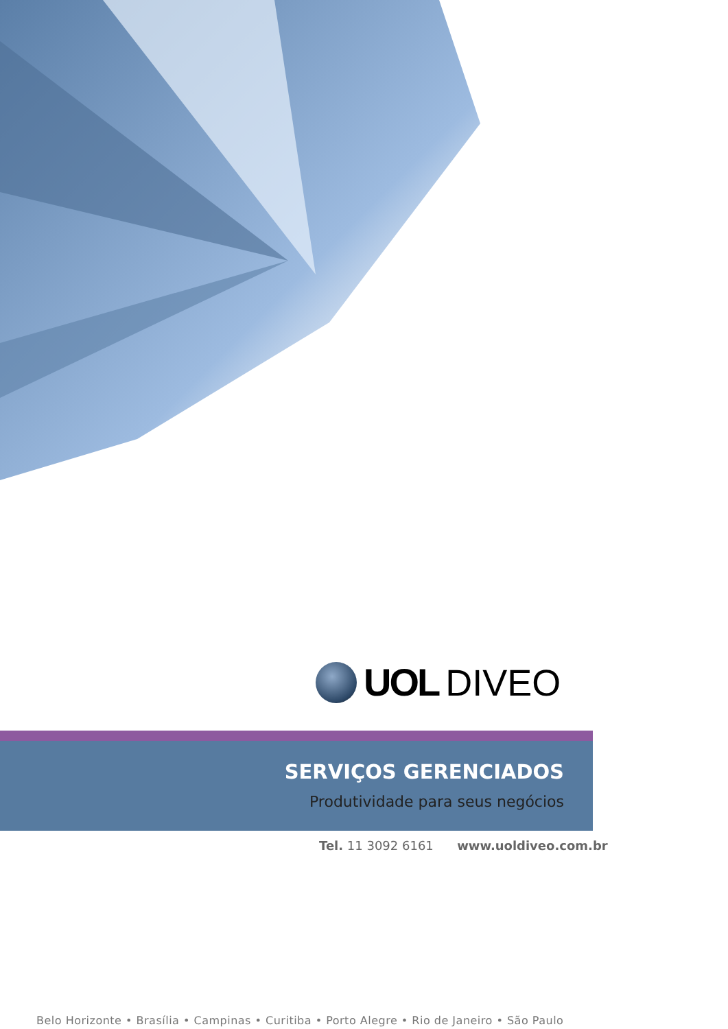UOL DIVEO
SERVIÇOS GERENCIADOS
Produtividade para seus negócios
Tel. 11 3092 6161 www.uoldiveo.com.br
Belo Horizonte • Brasília • Campinas • Curitiba • Porto Alegre • Rio de Janeiro • São Paulo